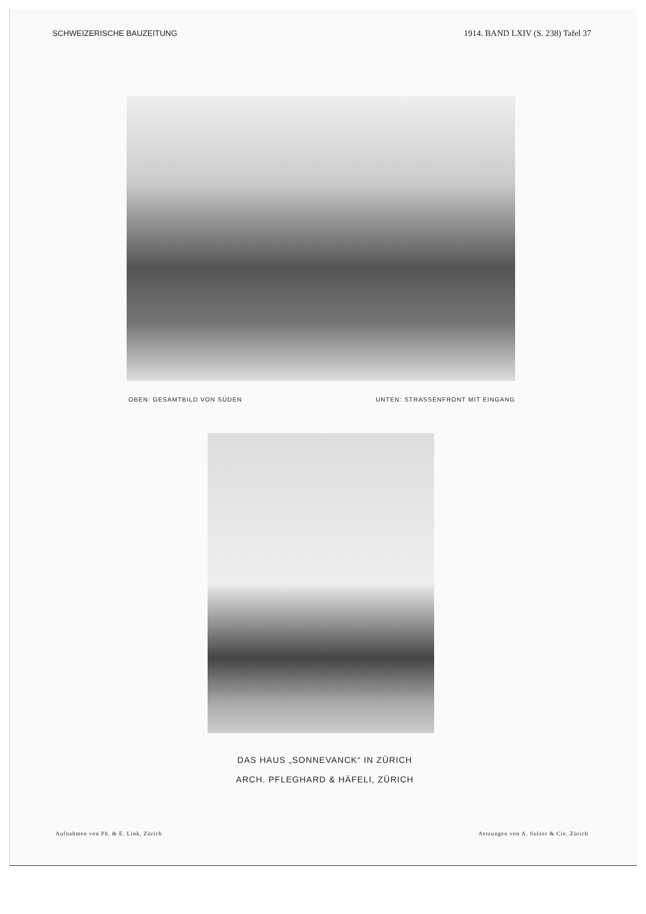SCHWEIZERISCHE BAUZEITUNG 1914. BAND LXIV (S. 238) Tafel 37
OBEN: GESAMTBILD VON SÜDEN UNTEN: STRASSENFRONT MIT EINGANG
DAS HAUS „SONNEVANCK“ IN ZÜRICH
ARCH. PFLEGHARD & HÄFELI, ZÜRICH
Aufnahmen von Ph. & E. Link, Zürich Aetzungen von A. Sulzer & Cie. Zürich